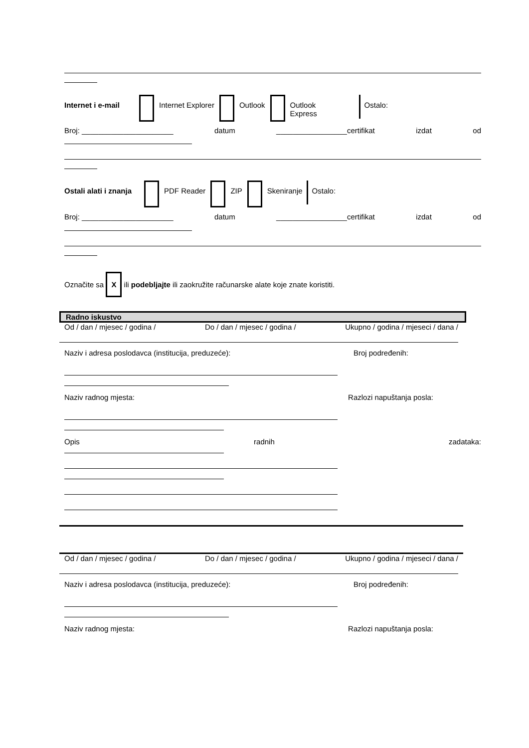Internet i e-mail Internet Explorer Outlook Outlook
Express Ostalo:
Broj: ______________________ datum _________________certifikat izdat od
Ostali alati i znanja PDF Reader ZIP Skeniranje Ostalo:
Broj: ______________________ datum _________________certifikat izdat od
Označite sa X ili podebljajte ili zaokružite računarske alate koje znate koristiti.
Radno iskustvo
Od / dan / mjesec / godina / Do / dan / mjesec / godina / Ukupno / godina / mjeseci / dana /
Naziv i adresa poslodavca (institucija, preduzeće): Broj podređenih:
Naziv radnog mjesta: Razlozi napuštanja posla:
Opis radnih zadataka:
Od / dan / mjesec / godina / Do / dan / mjesec / godina / Ukupno / godina / mjeseci / dana /
Naziv i adresa poslodavca (institucija, preduzeće): Broj podređenih:
Naziv radnog mjesta: Razlozi napuštanja posla: